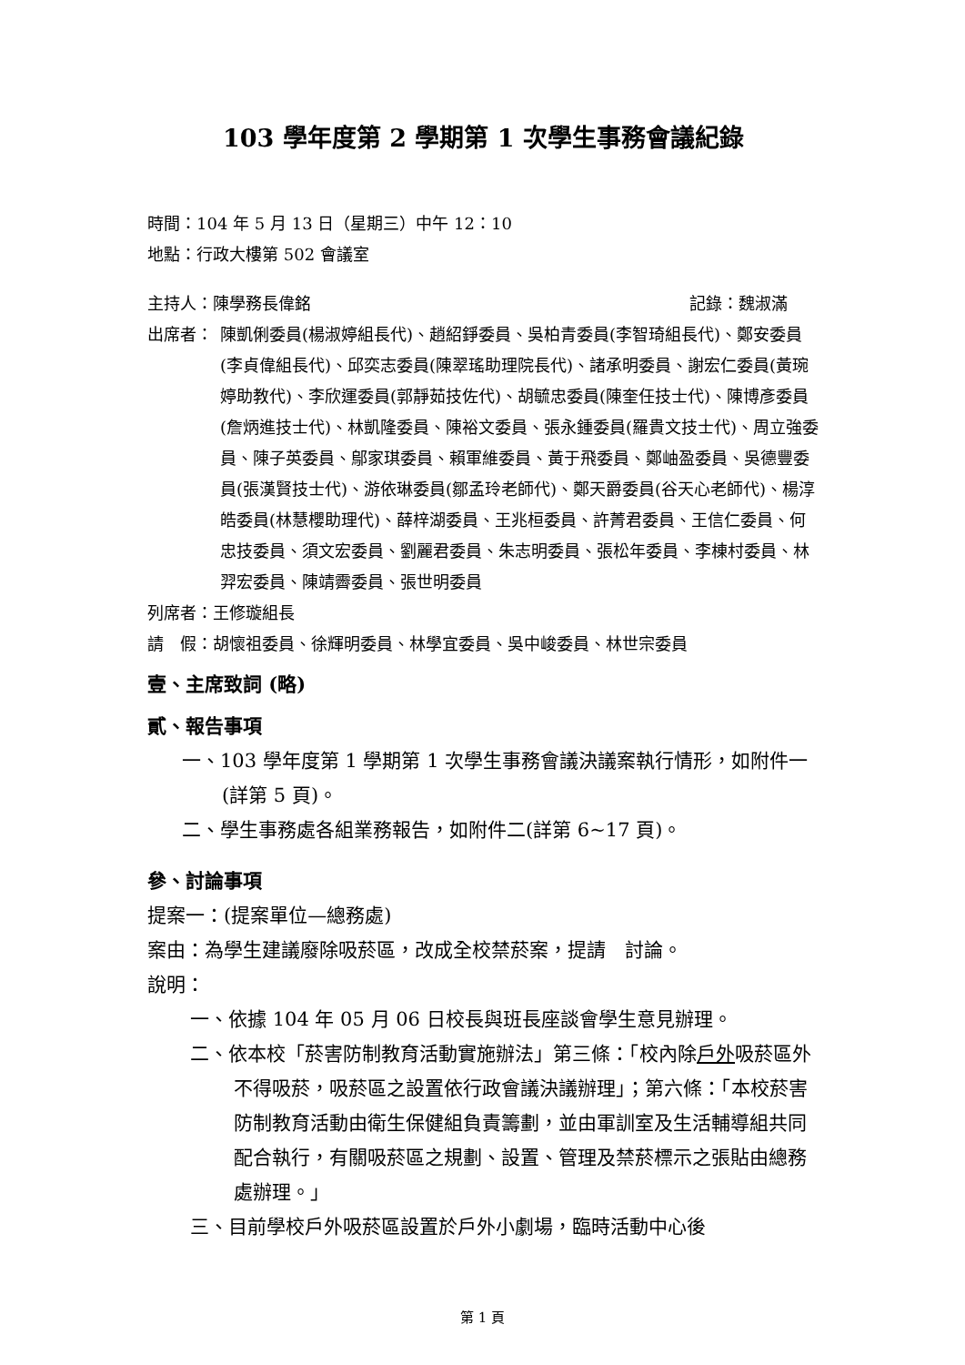103 學年度第 2 學期第 1 次學生事務會議紀錄
時間：104 年 5 月 13 日（星期三）中午 12：10
地點：行政大樓第 502 會議室
主持人：陳學務長偉銘 記錄：魏淑滿
出席者： 陳凱俐委員(楊淑婷組長代)、趙紹錚委員、吳柏青委員(李智琦組長代)、鄭安委員(李貞偉組長代)、邱奕志委員(陳翠瑤助理院長代)、諸承明委員、謝宏仁委員(黃琬婷助教代)、李欣運委員(郭靜茹技佐代)、胡毓忠委員(陳奎任技士代)、陳博彥委員(詹炳進技士代)、林凱隆委員、陳裕文委員、張永鍾委員(羅貴文技士代)、周立強委員、陳子英委員、鄔家琪委員、賴軍維委員、黃于飛委員、鄭岫盈委員、吳德豐委員(張漢賢技士代)、游依琳委員(鄒孟玲老師代)、鄭天爵委員(谷天心老師代)、楊淳皓委員(林慧櫻助理代)、薛梓湖委員、王兆桓委員、許菁君委員、王信仁委員、何忠技委員、須文宏委員、劉麗君委員、朱志明委員、張松年委員、李棟村委員、林羿宏委員、陳靖霽委員、張世明委員
列席者：王修璇組長
請　假：胡懷祖委員、徐輝明委員、林學宜委員、吳中峻委員、林世宗委員
壹、主席致詞 (略)
貳、報告事項
一、103 學年度第 1 學期第 1 次學生事務會議決議案執行情形，如附件一(詳第 5 頁)。
二、學生事務處各組業務報告，如附件二(詳第 6~17 頁)。
參、討論事項
提案一：(提案單位—總務處)
案由：為學生建議廢除吸菸區，改成全校禁菸案，提請　討論。
說明：
一、依據 104 年 05 月 06 日校長與班長座談會學生意見辦理。
二、依本校「菸害防制教育活動實施辦法」第三條：「校內除戶外吸菸區外不得吸菸，吸菸區之設置依行政會議決議辦理」；第六條：「本校菸害防制教育活動由衛生保健組負責籌劃，並由軍訓室及生活輔導組共同配合執行，有關吸菸區之規劃、設置、管理及禁菸標示之張貼由總務處辦理。」
三、目前學校戶外吸菸區設置於戶外小劇場，臨時活動中心後
第 1 頁